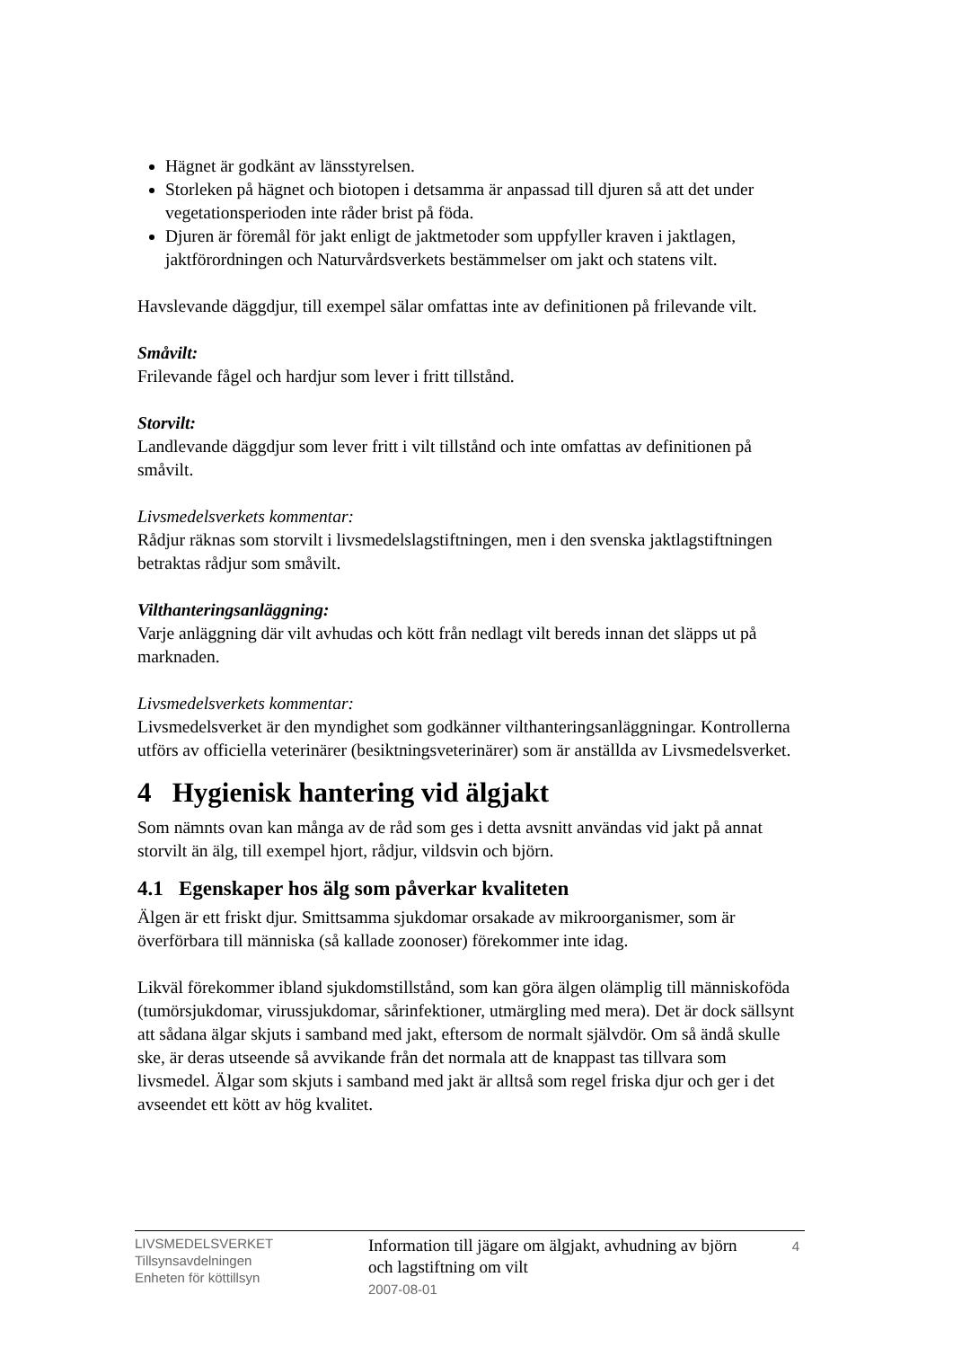Hägnet är godkänt av länsstyrelsen.
Storleken på hägnet och biotopen i detsamma är anpassad till djuren så att det under vegetationsperioden inte råder brist på föda.
Djuren är föremål för jakt enligt de jaktmetoder som uppfyller kraven i jaktlagen, jaktförordningen och Naturvårdsverkets bestämmelser om jakt och statens vilt.
Havslevande däggdjur, till exempel sälar omfattas inte av definitionen på frilevande vilt.
Småvilt:
Frilevande fågel och hardjur som lever i fritt tillstånd.
Storvilt:
Landlevande däggdjur som lever fritt i vilt tillstånd och inte omfattas av definitionen på småvilt.
Livsmedelsverkets kommentar:
Rådjur räknas som storvilt i livsmedelslagstiftningen, men i den svenska jaktlagstiftningen betraktas rådjur som småvilt.
Vilthanteringsanläggning:
Varje anläggning där vilt avhudas och kött från nedlagt vilt bereds innan det släpps ut på marknaden.
Livsmedelsverkets kommentar:
Livsmedelsverket är den myndighet som godkänner vilthanteringsanläggningar. Kontrollerna utförs av officiella veterinärer (besiktningsveterinärer) som är anställda av Livsmedelsverket.
4 Hygienisk hantering vid älgjakt
Som nämnts ovan kan många av de råd som ges i detta avsnitt användas vid jakt på annat storvilt än älg, till exempel hjort, rådjur, vildsvin och björn.
4.1 Egenskaper hos älg som påverkar kvaliteten
Älgen är ett friskt djur. Smittsamma sjukdomar orsakade av mikroorganismer, som är överförbara till människa (så kallade zoonoser) förekommer inte idag.
Likväl förekommer ibland sjukdomstillstånd, som kan göra älgen olämplig till människoföda (tumörsjukdomar, virussjukdomar, sårinfektioner, utmärgling med mera). Det är dock sällsynt att sådana älgar skjuts i samband med jakt, eftersom de normalt självdör. Om så ändå skulle ske, är deras utseende så avvikande från det normala att de knappast tas tillvara som livsmedel. Älgar som skjuts i samband med jakt är alltså som regel friska djur och ger i det avseendet ett kött av hög kvalitet.
LIVSMEDELSVERKET
Tillsynsavdelningen
Enheten för köttillsyn
Information till jägare om älgjakt, avhudning av björn och lagstiftning om vilt
2007-08-01
4